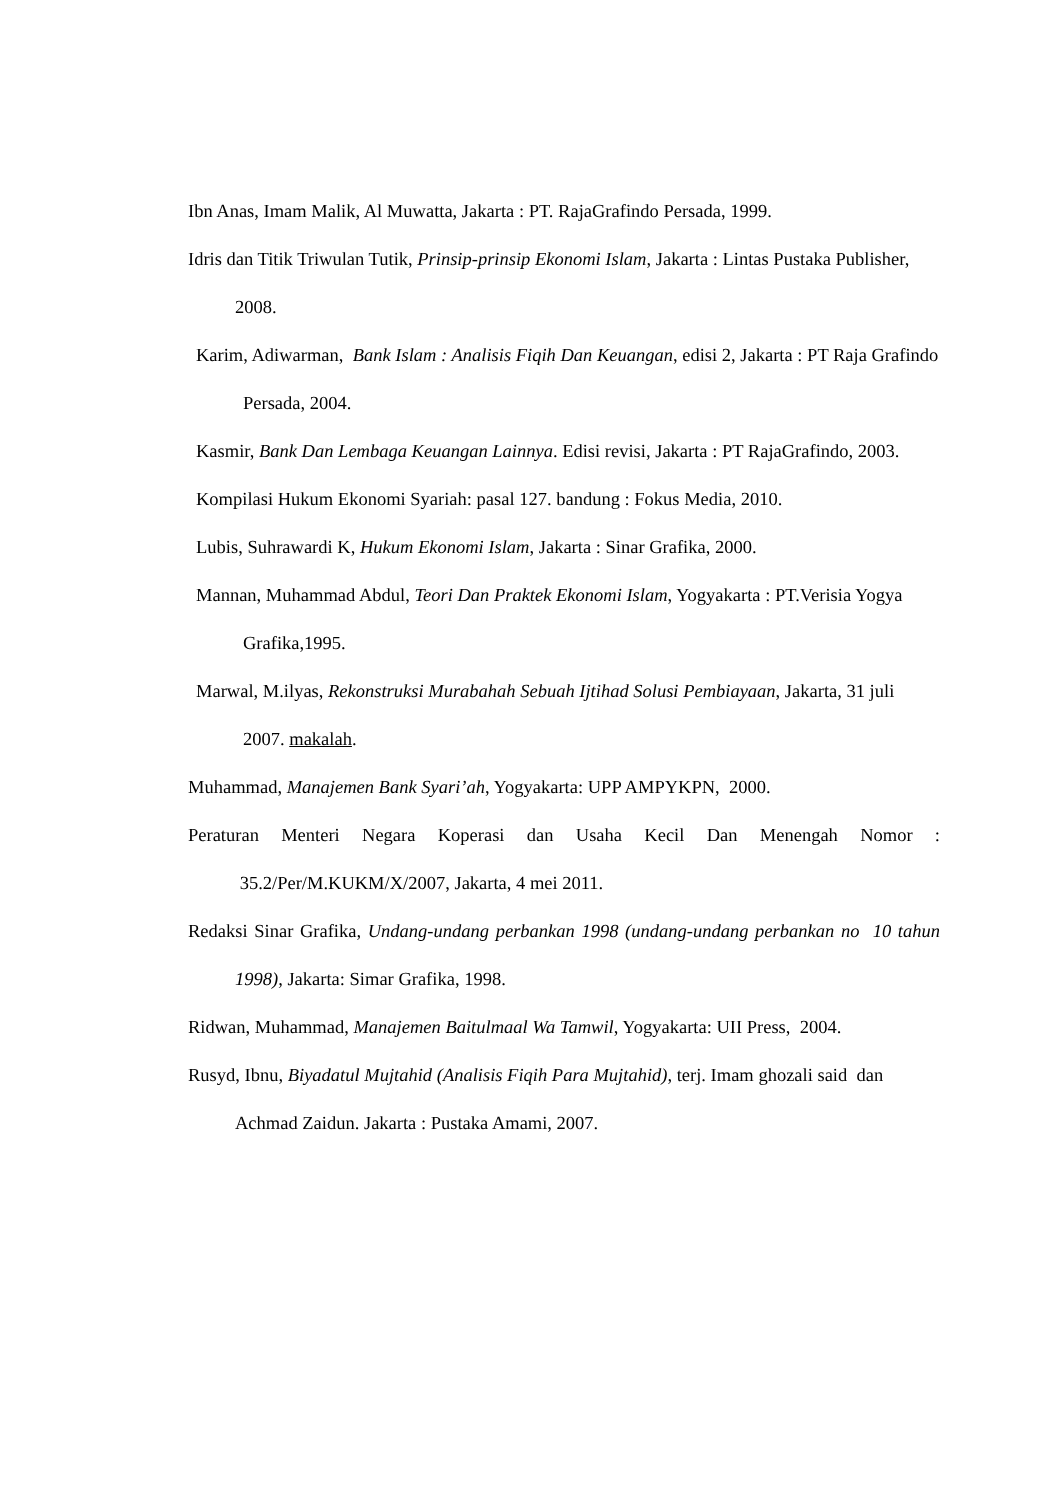Ibn Anas, Imam Malik, Al Muwatta, Jakarta : PT. RajaGrafindo Persada, 1999.
Idris dan Titik Triwulan Tutik, Prinsip-prinsip Ekonomi Islam, Jakarta : Lintas Pustaka Publisher, 2008.
Karim, Adiwarman, Bank Islam : Analisis Fiqih Dan Keuangan, edisi 2, Jakarta : PT Raja Grafindo Persada, 2004.
Kasmir, Bank Dan Lembaga Keuangan Lainnya. Edisi revisi, Jakarta : PT RajaGrafindo, 2003.
Kompilasi Hukum Ekonomi Syariah: pasal 127. bandung : Fokus Media, 2010.
Lubis, Suhrawardi K, Hukum Ekonomi Islam, Jakarta : Sinar Grafika, 2000.
Mannan, Muhammad Abdul, Teori Dan Praktek Ekonomi Islam, Yogyakarta : PT.Verisia Yogya Grafika,1995.
Marwal, M.ilyas, Rekonstruksi Murabahah Sebuah Ijtihad Solusi Pembiayaan, Jakarta, 31 juli 2007. makalah.
Muhammad, Manajemen Bank Syari’ah, Yogyakarta: UPP AMPYKPN, 2000.
Peraturan Menteri Negara Koperasi dan Usaha Kecil Dan Menengah Nomor : 35.2/Per/M.KUKM/X/2007, Jakarta, 4 mei 2011.
Redaksi Sinar Grafika, Undang-undang perbankan 1998 (undang-undang perbankan no 10 tahun 1998), Jakarta: Simar Grafika, 1998.
Ridwan, Muhammad, Manajemen Baitulmaal Wa Tamwil, Yogyakarta: UII Press, 2004.
Rusyd, Ibnu, Biyadatul Mujtahid (Analisis Fiqih Para Mujtahid), terj. Imam ghozali said dan Achmad Zaidun. Jakarta : Pustaka Amami, 2007.